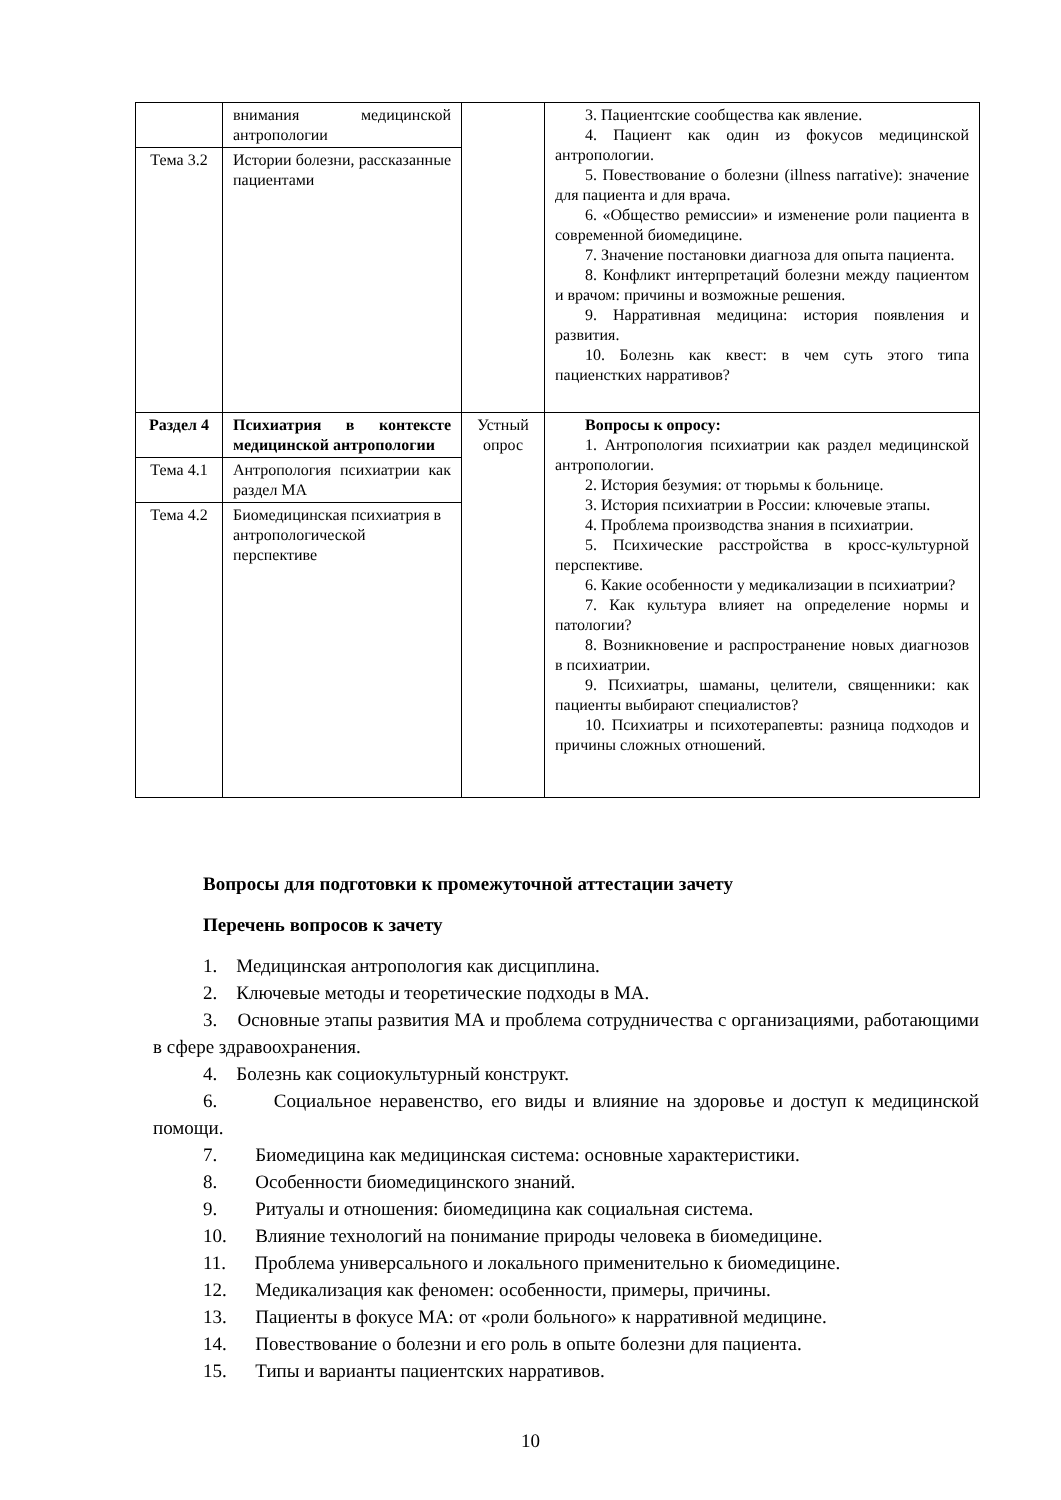| | внимания медицинской антропологии | | 3. Пациентские сообщества как явление. 4. Пациент как один из фокусов медицинской антропологии. 5. Повествование о болезни (illness narrative): значение для пациента и для врача. 6. «Общество ремиссии» и изменение роли пациента в современной биомедицине. 7. Значение постановки диагноза для опыта пациента. 8. Конфликт интерпретаций болезни между пациентом и врачом: причины и возможные решения. 9. Нарративная медицина: история появления и развития. 10. Болезнь как квест: в чем суть этого типа пациенстких нарративов? |
| Тема 3.2 | Истории болезни, рассказанные пациентами | | |
| Раздел 4 | Психиатрия в контексте медицинской антропологии | Устный опрос | Вопросы к опросу: 1. Антропология психиатрии как раздел медицинской антропологии. 2. История безумия: от тюрьмы к больнице. 3. История психиатрии в России: ключевые этапы. 4. Проблема производства знания в психиатрии. 5. Психические расстройства в кросс-культурной перспективе. 6. Какие особенности у медикализации в психиатрии? 7. Как культура влияет на определение нормы и патологии? 8. Возникновение и распространение новых диагнозов в психиатрии. 9. Психиатры, шаманы, целители, священники: как пациенты выбирают специалистов? 10. Психиатры и психотерапевты: разница подходов и причины сложных отношений. |
| Тема 4.1 | Антропология психиатрии как раздел МА | | |
| Тема 4.2 | Биомедицинская психиатрия в антропологической перспективе | | |
Вопросы для подготовки к промежуточной аттестации зачету
Перечень вопросов к зачету
1. Медицинская антропология как дисциплина.
2. Ключевые методы и теоретические подходы в МА.
3. Основные этапы развития МА и проблема сотрудничества с организациями, работающими в сфере здравоохранения.
4. Болезнь как социокультурный конструкт.
6. Социальное неравенство, его виды и влияние на здоровье и доступ к медицинской помощи.
7. Биомедицина как медицинская система: основные характеристики.
8. Особенности биомедицинского знаний.
9. Ритуалы и отношения: биомедицина как социальная система.
10. Влияние технологий на понимание природы человека в биомедицине.
11. Проблема универсального и локального применительно к биомедицине.
12. Медикализация как феномен: особенности, примеры, причины.
13. Пациенты в фокусе МА: от «роли больного» к нарративной медицине.
14. Повествование о болезни и его роль в опыте болезни для пациента.
15. Типы и варианты пациентских нарративов.
10